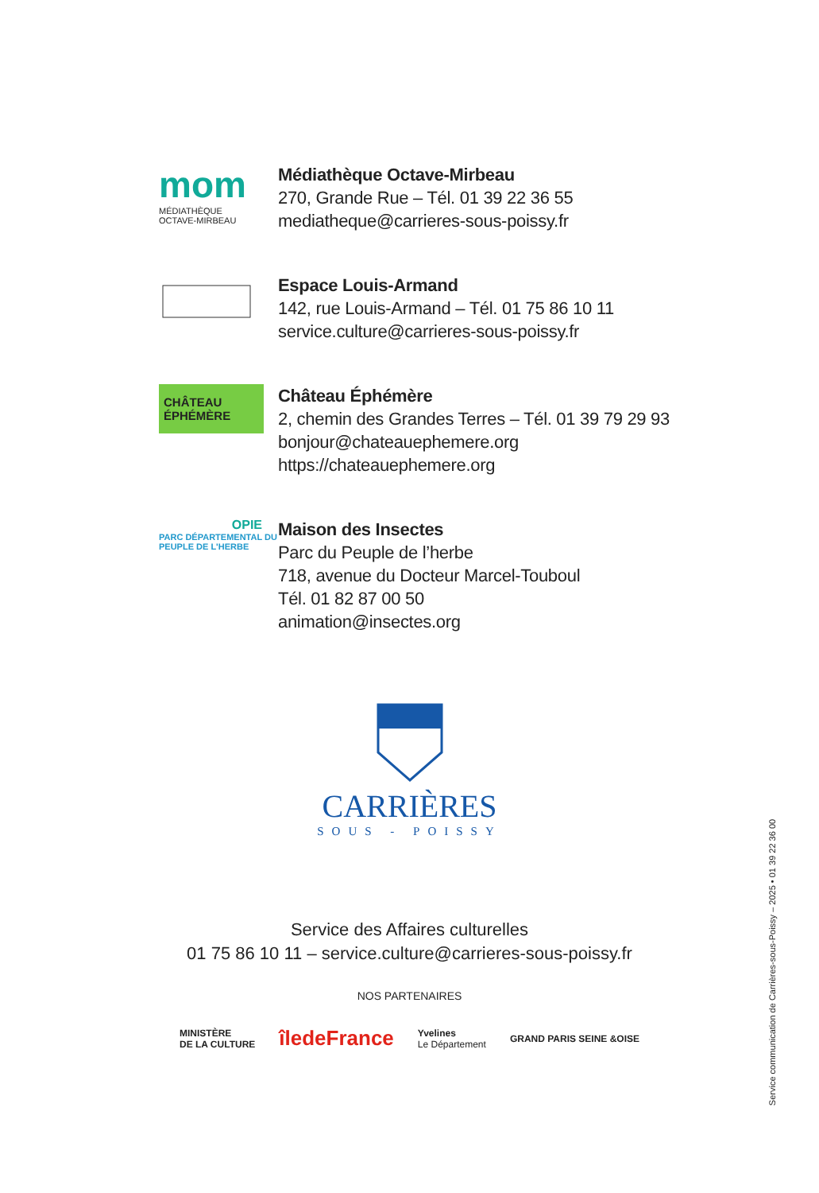mom
MÉDIATHÈQUE
OCTAVE-MIRBEAU
Médiathèque Octave-Mirbeau
270, Grande Rue – Tél. 01 39 22 36 55
mediatheque@carrieres-sous-poissy.fr
Espace Louis-Armand
142, rue Louis-Armand – Tél. 01 75 86 10 11
service.culture@carrieres-sous-poissy.fr
CHÂTEAU
ÉPHÉMÈRE
Château Éphémère
2, chemin des Grandes Terres – Tél. 01 39 79 29 93
bonjour@chateauephemere.org
https://chateauephemere.org
OPIE
PARC DÉPARTEMENTAL DU PEUPLE DE L'HERBE
Maison des Insectes
Parc du Peuple de l’herbe
718, avenue du Docteur Marcel-Touboul
Tél. 01 82 87 00 50
animation@insectes.org
CARRIÈRES
SOUS - POISSY
Service des Affaires culturelles
01 75 86 10 11 – service.culture@carrieres-sous-poissy.fr
NOS PARTENAIRES
MINISTÈRE
DE LA CULTURE
îledeFrance
Yvelines
Le Département
GRAND PARIS SEINE &OISE
Service communication de Carrières-sous-Poissy – 2025 • 01 39 22 36 00